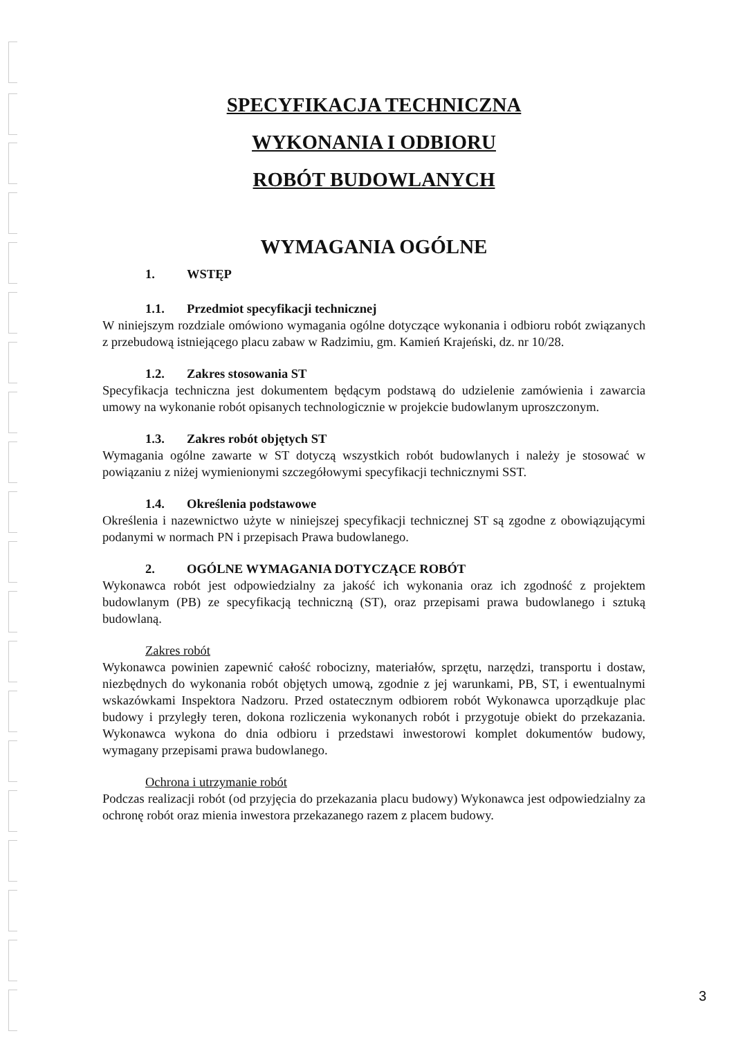SPECYFIKACJA TECHNICZNA
WYKONANIA I ODBIORU
ROBÓT BUDOWLANYCH
WYMAGANIA OGÓLNE
1. WSTĘP
1.1. Przedmiot specyfikacji technicznej
W niniejszym rozdziale omówiono wymagania ogólne dotyczące wykonania i odbioru robót związanych z przebudową istniejącego placu zabaw w Radzimiu, gm. Kamień Krajeński, dz. nr 10/28.
1.2. Zakres stosowania ST
Specyfikacja techniczna jest dokumentem będącym podstawą do udzielenie zamówienia i zawarcia umowy na wykonanie robót opisanych technologicznie w projekcie budowlanym uproszczonym.
1.3. Zakres robót objętych ST
Wymagania ogólne zawarte w ST dotyczą wszystkich robót budowlanych i należy je stosować w powiązaniu z niżej wymienionymi szczegółowymi specyfikacji technicznymi SST.
1.4. Określenia podstawowe
Określenia i nazewnictwo użyte w niniejszej specyfikacji technicznej ST są zgodne z obowiązującymi podanymi w normach PN i przepisach Prawa budowlanego.
2. OGÓLNE WYMAGANIA DOTYCZĄCE ROBÓT
Wykonawca robót jest odpowiedzialny za jakość ich wykonania oraz ich zgodność z projektem budowlanym (PB) ze specyfikacją techniczną (ST), oraz przepisami prawa budowlanego i sztuką budowlaną.
Zakres robót
Wykonawca powinien zapewnić całość robocizny, materiałów, sprzętu, narzędzi, transportu i dostaw, niezbędnych do wykonania robót objętych umową, zgodnie z jej warunkami, PB, ST, i ewentualnymi wskazówkami Inspektora Nadzoru. Przed ostatecznym odbiorem robót Wykonawca uporządkuje plac budowy i przyległy teren, dokona rozliczenia wykonanych robót i przygotuje obiekt do przekazania. Wykonawca wykona do dnia odbioru i przedstawi inwestorowi komplet dokumentów budowy, wymagany przepisami prawa budowlanego.
Ochrona i utrzymanie robót
Podczas realizacji robót (od przyjęcia do przekazania placu budowy) Wykonawca jest odpowiedzialny za ochronę robót oraz mienia inwestora przekazanego razem z placem budowy.
3